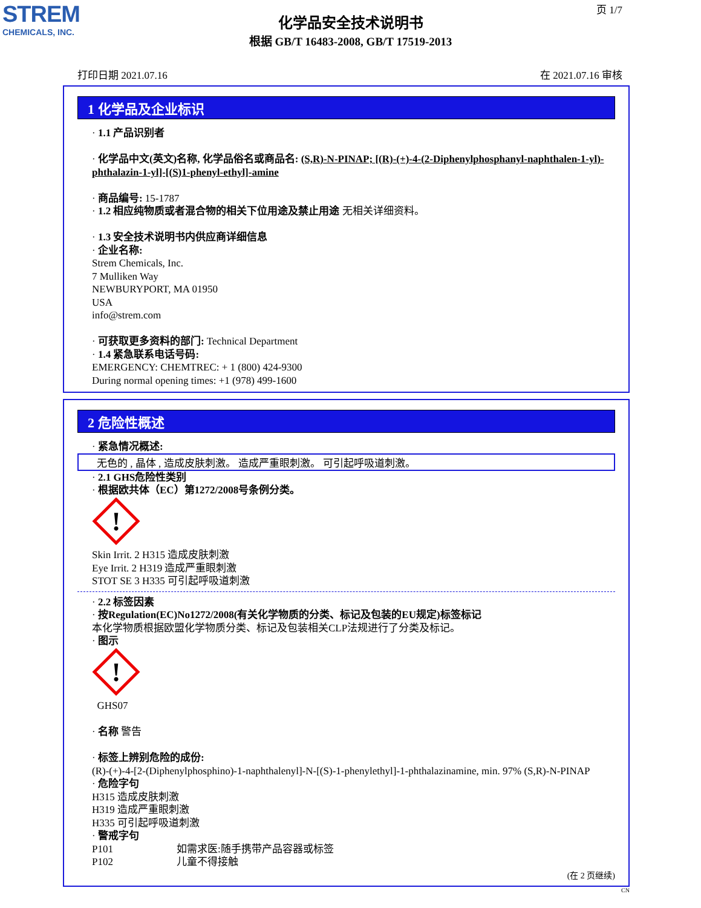STREM
CHEMICALS, INC.
页 1/7
化学品安全技术说明书
根据 GB/T 16483-2008, GB/T 17519-2013
打印日期 2021.07.16 在 2021.07.16 审核
1 化学品及企业标识
· 1.1 产品识别者
· 化学品中文(英文)名称, 化学品俗名或商品名: (S,R)-N-PINAP; [(R)-(+)-4-(2-Diphenylphosphanyl-naphthalen-1-yl)-phthalazin-1-yl]-[(S)1-phenyl-ethyl]-amine
· 商品编号: 15-1787
· 1.2 相应纯物质或者混合物的相关下位用途及禁止用途 无相关详细资料。
· 1.3 安全技术说明书内供应商详细信息
· 企业名称:
Strem Chemicals, Inc.
7 Mulliken Way
NEWBURYPORT, MA 01950
USA
info@strem.com
· 可获取更多资料的部门: Technical Department
· 1.4 紧急联系电话号码:
EMERGENCY: CHEMTREC: + 1 (800) 424-9300
During normal opening times: +1 (978) 499-1600
2 危险性概述
· 紧急情况概述:
无色的 , 晶体 , 造成皮肤刺激。 造成严重眼刺激。 可引起呼吸道刺激。
· 2.1 GHS危险性类别
· 根据欧共体（EC）第1272/2008号条例分类。
!
Skin Irrit. 2 H315 造成皮肤刺激
Eye Irrit. 2 H319 造成严重眼刺激
STOT SE 3 H335 可引起呼吸道刺激
· 2.2 标签因素
· 按Regulation(EC)No1272/2008(有关化学物质的分类、标记及包装的EU规定)标签标记
本化学物质根据欧盟化学物质分类、标记及包装相关CLP法规进行了分类及标记。
· 图示
!
GHS07
· 名称 警告
· 标签上辨别危险的成份:
(R)-(+)-4-[2-(Diphenylphosphino)-1-naphthalenyl]-N-[(S)-1-phenylethyl]-1-phthalazinamine, min. 97% (S,R)-N-PINAP
· 危险字句
H315 造成皮肤刺激
H319 造成严重眼刺激
H335 可引起呼吸道刺激
· 警戒字句
P101 如需求医:随手携带产品容器或标签
P102 儿童不得接触
(在 2 页继续)
CN